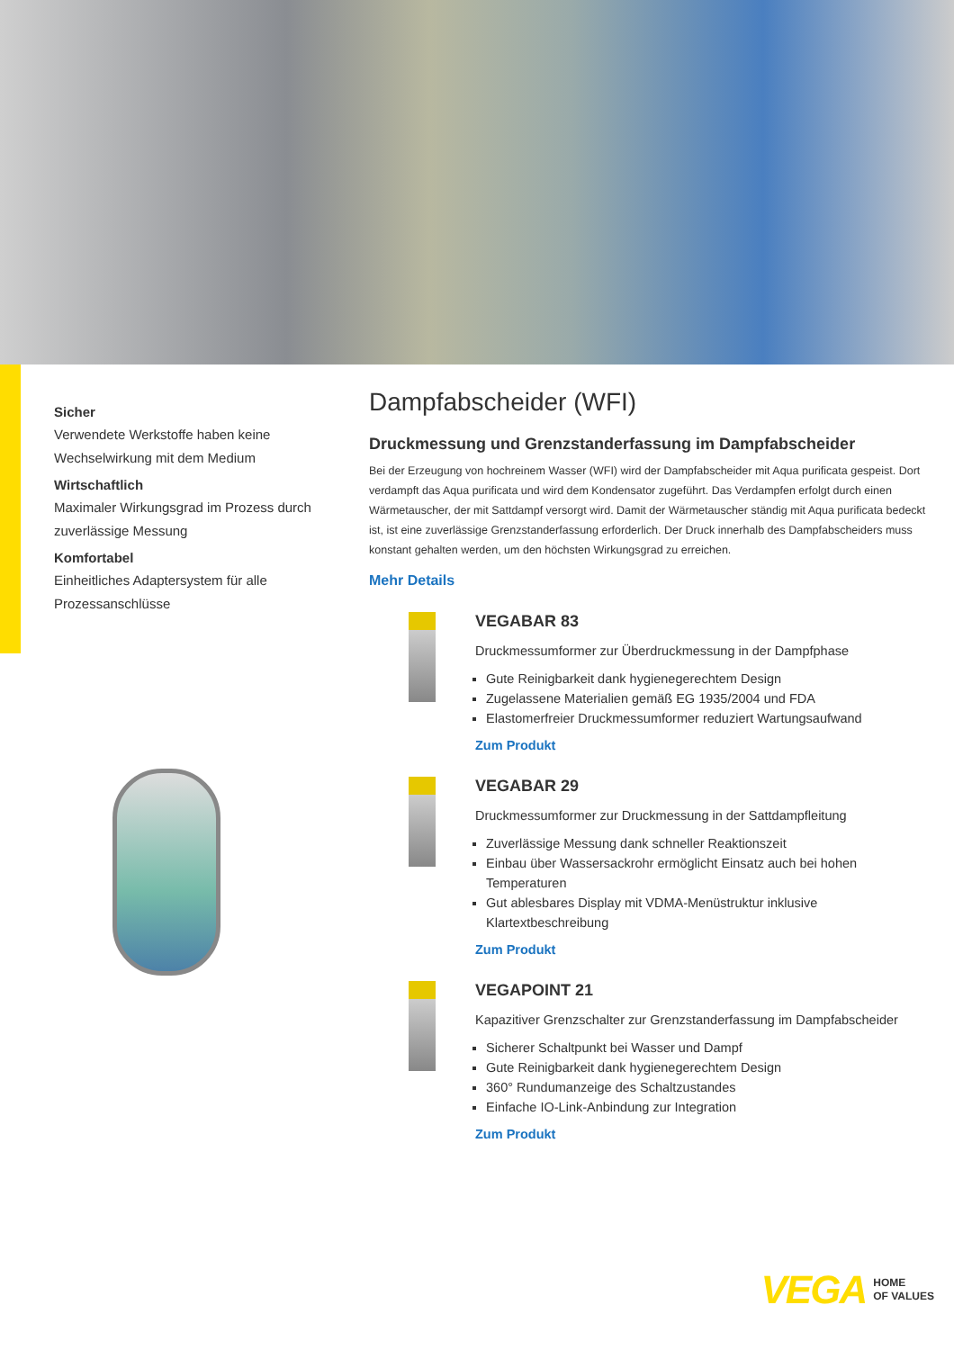Sicher
Verwendete Werkstoffe haben keine Wechselwirkung mit dem Medium
Wirtschaftlich
Maximaler Wirkungsgrad im Prozess durch zuverlässige Messung
Komfortabel
Einheitliches Adaptersystem für alle Prozessanschlüsse
Dampfabscheider (WFI)
Druckmessung und Grenzstanderfassung im Dampfabscheider
Bei der Erzeugung von hochreinem Wasser (WFI) wird der Dampfabscheider mit Aqua purificata gespeist. Dort verdampft das Aqua purificata und wird dem Kondensator zugeführt. Das Verdampfen erfolgt durch einen Wärmetauscher, der mit Sattdampf versorgt wird. Damit der Wärmetauscher ständig mit Aqua purificata bedeckt ist, ist eine zuverlässige Grenzstanderfassung erforderlich. Der Druck innerhalb des Dampfabscheiders muss konstant gehalten werden, um den höchsten Wirkungsgrad zu erreichen.
Mehr Details
VEGABAR 83
Druckmessumformer zur Überdruckmessung in der Dampfphase
Gute Reinigbarkeit dank hygienegerechtem Design
Zugelassene Materialien gemäß EG 1935/2004 und FDA
Elastomerfreier Druckmessumformer reduziert Wartungsaufwand
Zum Produkt
VEGABAR 29
Druckmessumformer zur Druckmessung in der Sattdampfleitung
Zuverlässige Messung dank schneller Reaktionszeit
Einbau über Wassersackrohr ermöglicht Einsatz auch bei hohen Temperaturen
Gut ablesbares Display mit VDMA-Menüstruktur inklusive Klartextbeschreibung
Zum Produkt
VEGAPOINT 21
Kapazitiver Grenzschalter zur Grenzstanderfassung im Dampfabscheider
Sicherer Schaltpunkt bei Wasser und Dampf
Gute Reinigbarkeit dank hygienegerechtem Design
360° Rundumanzeige des Schaltzustandes
Einfache IO-Link-Anbindung zur Integration
Zum Produkt
VEGA HOME
OF VALUES